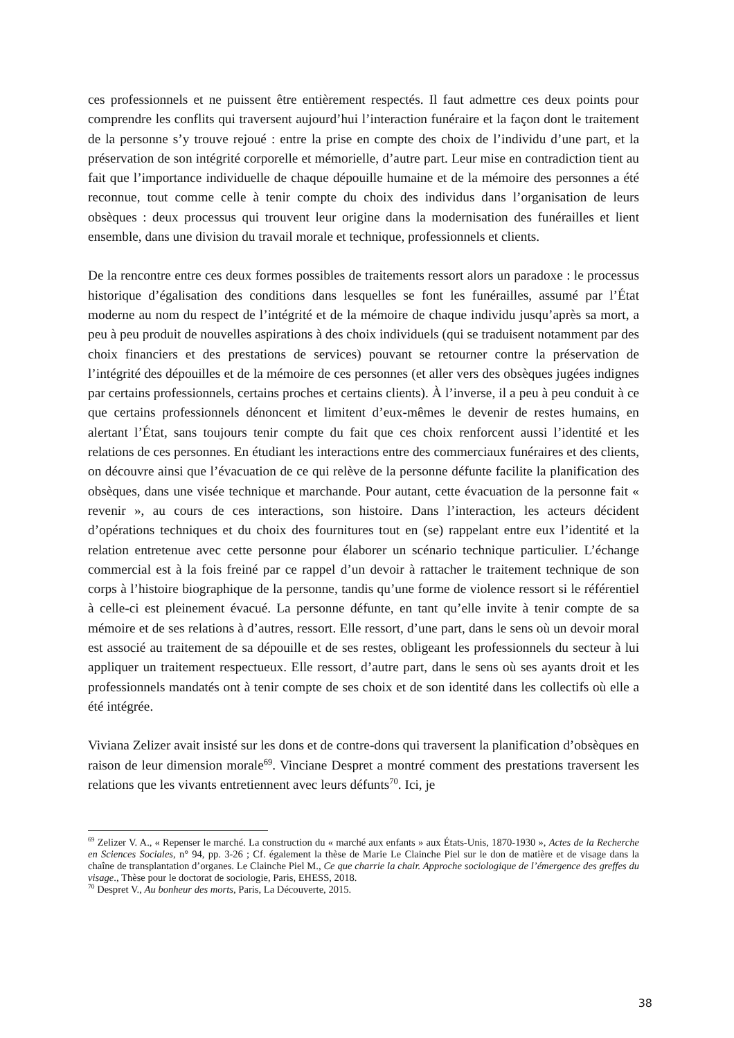ces professionnels et ne puissent être entièrement respectés. Il faut admettre ces deux points pour comprendre les conflits qui traversent aujourd’hui l’interaction funéraire et la façon dont le traitement de la personne s’y trouve rejoué : entre la prise en compte des choix de l’individu d’une part, et la préservation de son intégrité corporelle et mémorielle, d’autre part. Leur mise en contradiction tient au fait que l’importance individuelle de chaque dépouille humaine et de la mémoire des personnes a été reconnue, tout comme celle à tenir compte du choix des individus dans l’organisation de leurs obsèques : deux processus qui trouvent leur origine dans la modernisation des funérailles et lient ensemble, dans une division du travail morale et technique, professionnels et clients.
De la rencontre entre ces deux formes possibles de traitements ressort alors un paradoxe : le processus historique d’égalisation des conditions dans lesquelles se font les funérailles, assumé par l’État moderne au nom du respect de l’intégrité et de la mémoire de chaque individu jusqu’après sa mort, a peu à peu produit de nouvelles aspirations à des choix individuels (qui se traduisent notamment par des choix financiers et des prestations de services) pouvant se retourner contre la préservation de l’intégrité des dépouilles et de la mémoire de ces personnes (et aller vers des obsèques jugées indignes par certains professionnels, certains proches et certains clients). À l’inverse, il a peu à peu conduit à ce que certains professionnels dénoncent et limitent d’eux-mêmes le devenir de restes humains, en alertant l’État, sans toujours tenir compte du fait que ces choix renforcent aussi l’identité et les relations de ces personnes. En étudiant les interactions entre des commerciaux funéraires et des clients, on découvre ainsi que l’évacuation de ce qui relève de la personne défunte facilite la planification des obsèques, dans une visée technique et marchande. Pour autant, cette évacuation de la personne fait « revenir », au cours de ces interactions, son histoire. Dans l’interaction, les acteurs décident d’opérations techniques et du choix des fournitures tout en (se) rappelant entre eux l’identité et la relation entretenue avec cette personne pour élaborer un scénario technique particulier. L’échange commercial est à la fois freiné par ce rappel d’un devoir à rattacher le traitement technique de son corps à l’histoire biographique de la personne, tandis qu’une forme de violence ressort si le référentiel à celle-ci est pleinement évacué. La personne défunte, en tant qu’elle invite à tenir compte de sa mémoire et de ses relations à d’autres, ressort. Elle ressort, d’une part, dans le sens où un devoir moral est associé au traitement de sa dépouille et de ses restes, obligeant les professionnels du secteur à lui appliquer un traitement respectueux. Elle ressort, d’autre part, dans le sens où ses ayants droit et les professionnels mandatés ont à tenir compte de ses choix et de son identité dans les collectifs où elle a été intégrée.
Viviana Zelizer avait insisté sur les dons et de contre-dons qui traversent la planification d’obsèques en raison de leur dimension morale<sup>69</sup>. Vinciane Despret a montré comment des prestations traversent les relations que les vivants entretiennent avec leurs défunts<sup>70</sup>. Ici, je
<sup>69</sup> Zelizer V. A., « Repenser le marché. La construction du « marché aux enfants » aux États-Unis, 1870-1930 », Actes de la Recherche en Sciences Sociales, n° 94, pp. 3-26 ; Cf. également la thèse de Marie Le Clainche Piel sur le don de matière et de visage dans la chaîne de transplantation d’organes. Le Clainche Piel M., Ce que charrie la chair. Approche sociologique de l’émergence des greffes du visage., Thèse pour le doctorat de sociologie, Paris, EHESS, 2018.
<sup>70</sup> Despret V., Au bonheur des morts, Paris, La Découverte, 2015.
38